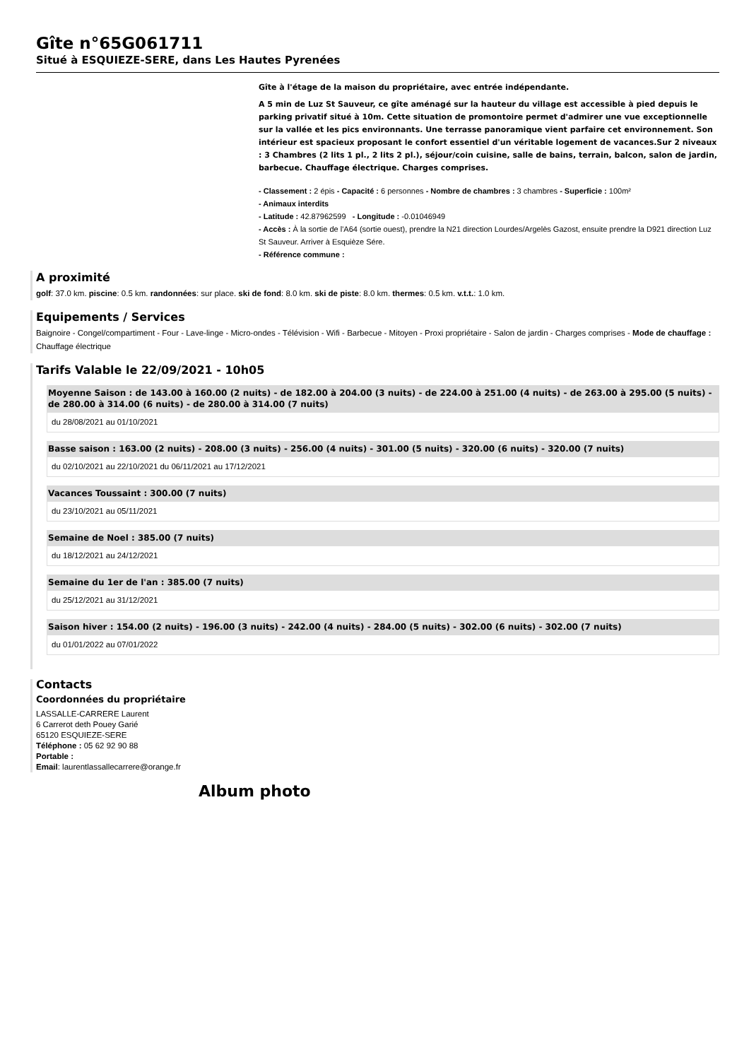Gîte n°65G061711
Situé à ESQUIEZE-SERE, dans Les Hautes Pyrenées
Gîte à l'étage de la maison du propriétaire, avec entrée indépendante.
A 5 min de Luz St Sauveur, ce gîte aménagé sur la hauteur du village est accessible à pied depuis le parking privatif situé à 10m. Cette situation de promontoire permet d'admirer une vue exceptionnelle sur la vallée et les pics environnants. Une terrasse panoramique vient parfaire cet environnement. Son intérieur est spacieux proposant le confort essentiel d'un véritable logement de vacances.Sur 2 niveaux : 3 Chambres (2 lits 1 pl., 2 lits 2 pl.), séjour/coin cuisine, salle de bains, terrain, balcon, salon de jardin, barbecue. Chauffage électrique. Charges comprises.
- Classement : 2 épis - Capacité : 6 personnes - Nombre de chambres : 3 chambres - Superficie : 100m²
- Animaux interdits
- Latitude : 42.87962599 - Longitude : -0.01046949
- Accès : À la sortie de l'A64 (sortie ouest), prendre la N21 direction Lourdes/Argelès Gazost, ensuite prendre la D921 direction Luz St Sauveur. Arriver à Esquièze Sére.
- Référence commune :
A proximité
golf: 37.0 km. piscine: 0.5 km. randonnées: sur place. ski de fond: 8.0 km. ski de piste: 8.0 km. thermes: 0.5 km. v.t.t.: 1.0 km.
Equipements / Services
Baignoire - Congel/compartiment - Four - Lave-linge - Micro-ondes - Télévision - Wifi - Barbecue - Mitoyen - Proxi propriétaire - Salon de jardin - Charges comprises - Mode de chauffage : Chauffage électrique
Tarifs Valable le 22/09/2021 - 10h05
Moyenne Saison : de 143.00 à 160.00 (2 nuits) - de 182.00 à 204.00 (3 nuits) - de 224.00 à 251.00 (4 nuits) - de 263.00 à 295.00 (5 nuits) - de 280.00 à 314.00 (6 nuits) - de 280.00 à 314.00 (7 nuits)
du 28/08/2021 au 01/10/2021
Basse saison : 163.00 (2 nuits) - 208.00 (3 nuits) - 256.00 (4 nuits) - 301.00 (5 nuits) - 320.00 (6 nuits) - 320.00 (7 nuits)
du 02/10/2021 au 22/10/2021 du 06/11/2021 au 17/12/2021
Vacances Toussaint : 300.00 (7 nuits)
du 23/10/2021 au 05/11/2021
Semaine de Noel : 385.00 (7 nuits)
du 18/12/2021 au 24/12/2021
Semaine du 1er de l'an : 385.00 (7 nuits)
du 25/12/2021 au 31/12/2021
Saison hiver : 154.00 (2 nuits) - 196.00 (3 nuits) - 242.00 (4 nuits) - 284.00 (5 nuits) - 302.00 (6 nuits) - 302.00 (7 nuits)
du 01/01/2022 au 07/01/2022
Contacts
Coordonnées du propriétaire
LASSALLE-CARRERE Laurent
6 Carrerot deth Pouey Garié
65120 ESQUIEZE-SERE
Téléphone : 05 62 92 90 88
Portable :
Email: laurentlassallecarrere@orange.fr
Album photo